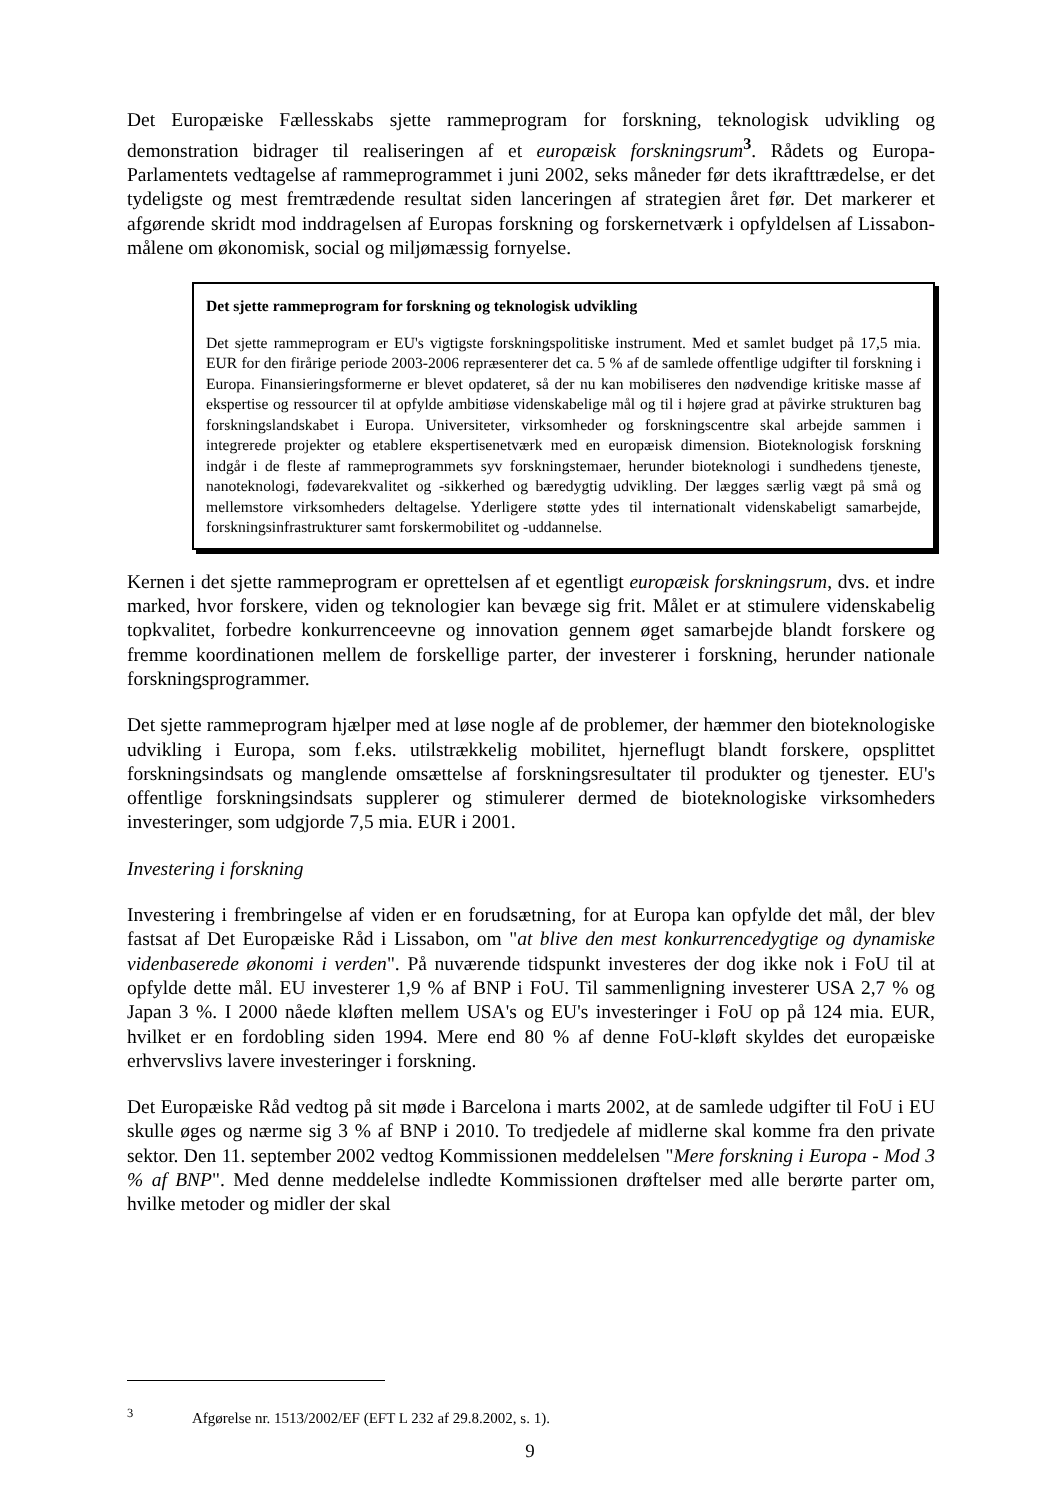Det Europæiske Fællesskabs sjette rammeprogram for forskning, teknologisk udvikling og demonstration bidrager til realiseringen af et europæisk forskningsrum<sup>3</sup>. Rådets og Europa-Parlamentets vedtagelse af rammeprogrammet i juni 2002, seks måneder før dets ikrafttrædelse, er det tydeligste og mest fremtrædende resultat siden lanceringen af strategien året før. Det markerer et afgørende skridt mod inddragelsen af Europas forskning og forskernetværk i opfyldelsen af Lissabon-målene om økonomisk, social og miljømæssig fornyelse.
Det sjette rammeprogram for forskning og teknologisk udvikling
Det sjette rammeprogram er EU's vigtigste forskningspolitiske instrument. Med et samlet budget på 17,5 mia. EUR for den firårige periode 2003-2006 repræsenterer det ca. 5 % af de samlede offentlige udgifter til forskning i Europa. Finansieringsformerne er blevet opdateret, så der nu kan mobiliseres den nødvendige kritiske masse af ekspertise og ressourcer til at opfylde ambitiøse videnskabelige mål og til i højere grad at påvirke strukturen bag forskningslandskabet i Europa. Universiteter, virksomheder og forskningscentre skal arbejde sammen i integrerede projekter og etablere ekspertisenetværk med en europæisk dimension. Bioteknologisk forskning indgår i de fleste af rammeprogrammets syv forskningstemaer, herunder bioteknologi i sundhedens tjeneste, nanoteknologi, fødevarekvalitet og -sikkerhed og bæredygtig udvikling. Der lægges særlig vægt på små og mellemstore virksomheders deltagelse. Yderligere støtte ydes til internationalt videnskabeligt samarbejde, forskningsinfrastrukturer samt forskermobilitet og -uddannelse.
Kernen i det sjette rammeprogram er oprettelsen af et egentligt europæisk forskningsrum, dvs. et indre marked, hvor forskere, viden og teknologier kan bevæge sig frit. Målet er at stimulere videnskabelig topkvalitet, forbedre konkurrenceevne og innovation gennem øget samarbejde blandt forskere og fremme koordinationen mellem de forskellige parter, der investerer i forskning, herunder nationale forskningsprogrammer.
Det sjette rammeprogram hjælper med at løse nogle af de problemer, der hæmmer den bioteknologiske udvikling i Europa, som f.eks. utilstrækkelig mobilitet, hjerneflugt blandt forskere, opsplittet forskningsindsats og manglende omsættelse af forskningsresultater til produkter og tjenester. EU's offentlige forskningsindsats supplerer og stimulerer dermed de bioteknologiske virksomheders investeringer, som udgjorde 7,5 mia. EUR i 2001.
Investering i forskning
Investering i frembringelse af viden er en forudsætning, for at Europa kan opfylde det mål, der blev fastsat af Det Europæiske Råd i Lissabon, om "at blive den mest konkurrencedygtige og dynamiske videnbaserede økonomi i verden". På nuværende tidspunkt investeres der dog ikke nok i FoU til at opfylde dette mål. EU investerer 1,9 % af BNP i FoU. Til sammenligning investerer USA 2,7 % og Japan 3 %. I 2000 nåede kløften mellem USA's og EU's investeringer i FoU op på 124 mia. EUR, hvilket er en fordobling siden 1994. Mere end 80 % af denne FoU-kløft skyldes det europæiske erhvervslivs lavere investeringer i forskning.
Det Europæiske Råd vedtog på sit møde i Barcelona i marts 2002, at de samlede udgifter til FoU i EU skulle øges og nærme sig 3 % af BNP i 2010. To tredjedele af midlerne skal komme fra den private sektor. Den 11. september 2002 vedtog Kommissionen meddelelsen "Mere forskning i Europa - Mod 3 % af BNP". Med denne meddelelse indledte Kommissionen drøftelser med alle berørte parter om, hvilke metoder og midler der skal
<sup>3</sup> Afgørelse nr. 1513/2002/EF (EFT L 232 af 29.8.2002, s. 1).
9